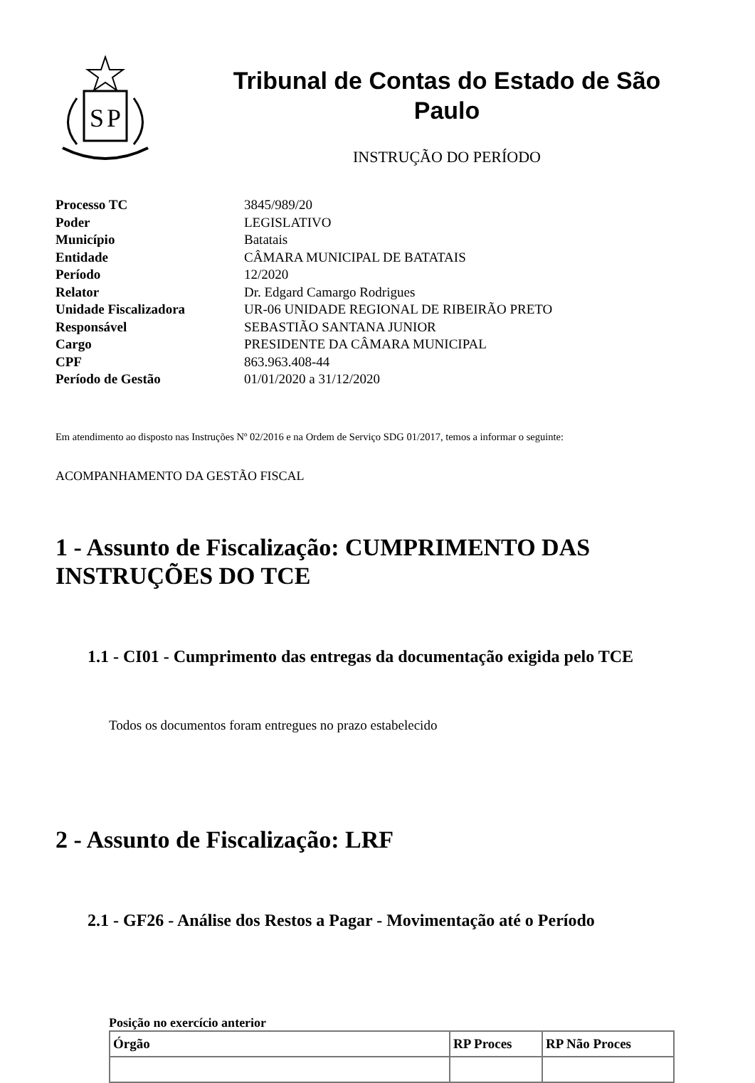S
P
Tribunal de Contas do Estado de São Paulo
INSTRUÇÃO DO PERÍODO
| Processo TC | 3845/989/20 |
| Poder | LEGISLATIVO |
| Município | Batatais |
| Entidade | CÂMARA MUNICIPAL DE BATATAIS |
| Período | 12/2020 |
| Relator | Dr. Edgard Camargo Rodrigues |
| Unidade Fiscalizadora | UR-06 UNIDADE REGIONAL DE RIBEIRÃO PRETO |
| Responsável | SEBASTIÃO SANTANA JUNIOR |
| Cargo | PRESIDENTE DA CÂMARA MUNICIPAL |
| CPF | 863.963.408-44 |
| Período de Gestão | 01/01/2020 a 31/12/2020 |
Em atendimento ao disposto nas Instruções Nº 02/2016 e na Ordem de Serviço SDG 01/2017, temos a informar o seguinte:
ACOMPANHAMENTO DA GESTÃO FISCAL
1 - Assunto de Fiscalização: CUMPRIMENTO DAS INSTRUÇÕES DO TCE
1.1 - CI01 - Cumprimento das entregas da documentação exigida pelo TCE
Todos os documentos foram entregues no prazo estabelecido
2 - Assunto de Fiscalização: LRF
2.1 - GF26 - Análise dos Restos a Pagar - Movimentação até o Período
Posição no exercício anterior
| Órgão | RP Proces | RP Não Proces |
| --- | --- | --- |